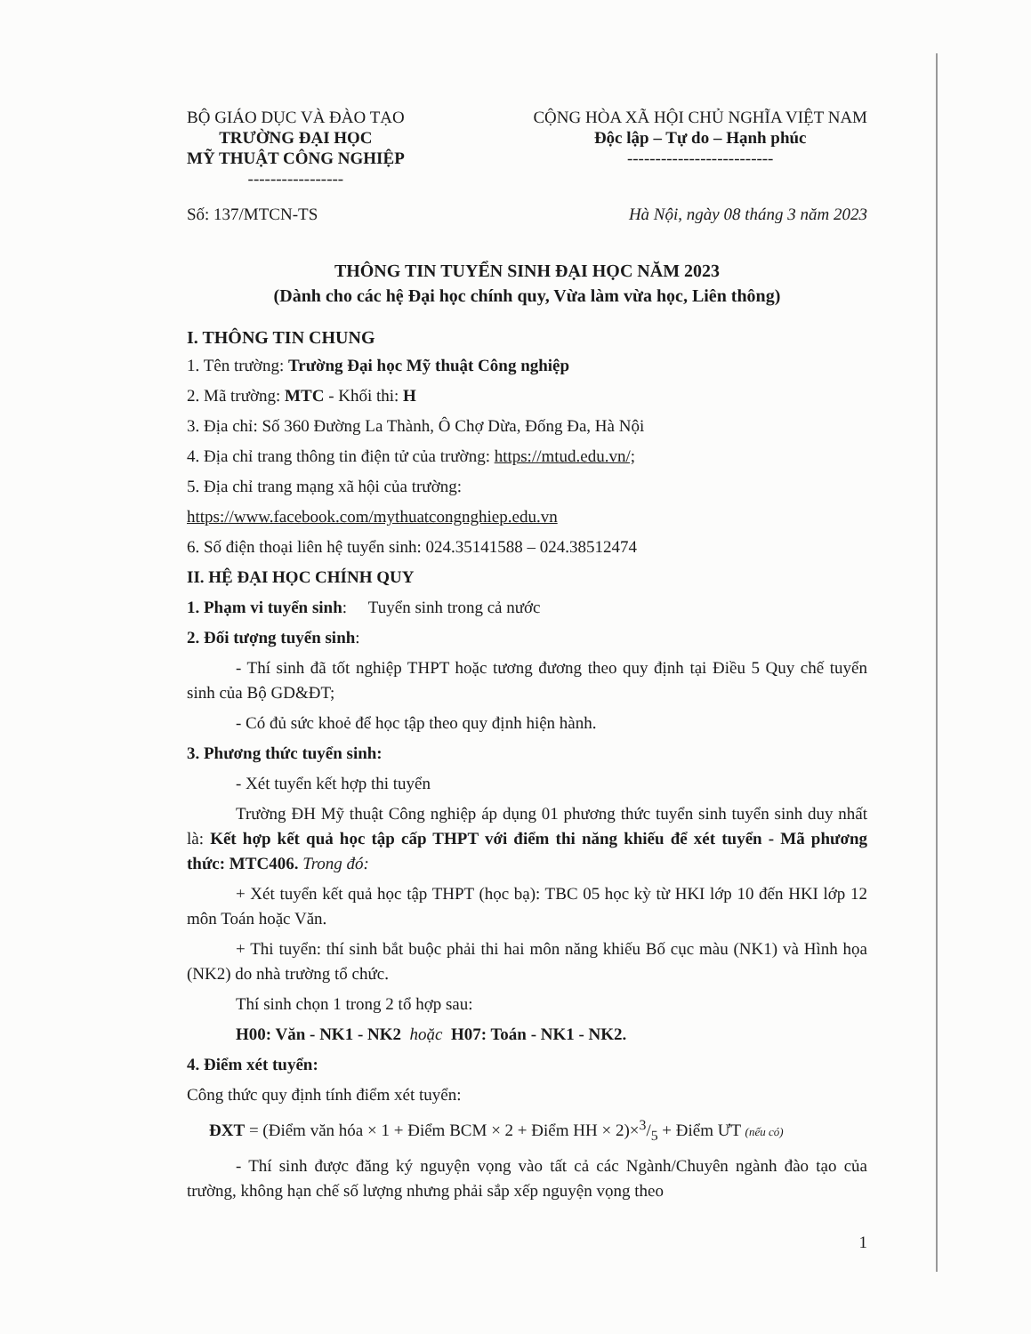BỘ GIÁO DỤC VÀ ĐÀO TẠO
TRƯỜNG ĐẠI HỌC
MỸ THUẬT CÔNG NGHIỆP
-----------------
CỘNG HÒA XÃ HỘI CHỦ NGHĨA VIỆT NAM
Độc lập – Tự do – Hạnh phúc
--------------------------
Số: 137/MTCN-TS Hà Nội, ngày 08 tháng 3 năm 2023
THÔNG TIN TUYỂN SINH ĐẠI HỌC NĂM 2023
(Dành cho các hệ Đại học chính quy, Vừa làm vừa học, Liên thông)
I. THÔNG TIN CHUNG
1. Tên trường: Trường Đại học Mỹ thuật Công nghiệp
2. Mã trường: MTC - Khối thi: H
3. Địa chỉ: Số 360 Đường La Thành, Ô Chợ Dừa, Đống Đa, Hà Nội
4. Địa chỉ trang thông tin điện tử của trường: https://mtud.edu.vn/;
5. Địa chỉ trang mạng xã hội của trường:
https://www.facebook.com/mythuatcongnghiep.edu.vn
6. Số điện thoại liên hệ tuyển sinh: 024.35141588 – 024.38512474
II. HỆ ĐẠI HỌC CHÍNH QUY
1. Phạm vi tuyển sinh: Tuyển sinh trong cả nước
2. Đối tượng tuyển sinh:
- Thí sinh đã tốt nghiệp THPT hoặc tương đương theo quy định tại Điều 5 Quy chế tuyển sinh của Bộ GD&ĐT;
- Có đủ sức khoẻ để học tập theo quy định hiện hành.
3. Phương thức tuyển sinh:
- Xét tuyển kết hợp thi tuyển
Trường ĐH Mỹ thuật Công nghiệp áp dụng 01 phương thức tuyển sinh tuyển sinh duy nhất là: Kết hợp kết quả học tập cấp THPT với điểm thi năng khiếu để xét tuyển - Mã phương thức: MTC406. Trong đó:
+ Xét tuyển kết quả học tập THPT (học bạ): TBC 05 học kỳ từ HKI lớp 10 đến HKI lớp 12 môn Toán hoặc Văn.
+ Thi tuyển: thí sinh bắt buộc phải thi hai môn năng khiếu Bố cục màu (NK1) và Hình họa (NK2) do nhà trường tổ chức.
Thí sinh chọn 1 trong 2 tổ hợp sau:
H00: Văn - NK1 - NK2 hoặc H07: Toán - NK1 - NK2.
4. Điểm xét tuyển:
Công thức quy định tính điểm xét tuyển:
ĐXT = (Điểm văn hóa × 1 + Điểm BCM × 2 + Điểm HH × 2)×3/5 + Điểm ƯT (nếu có)
- Thí sinh được đăng ký nguyện vọng vào tất cả các Ngành/Chuyên ngành đào tạo của trường, không hạn chế số lượng nhưng phải sắp xếp nguyện vọng theo
1